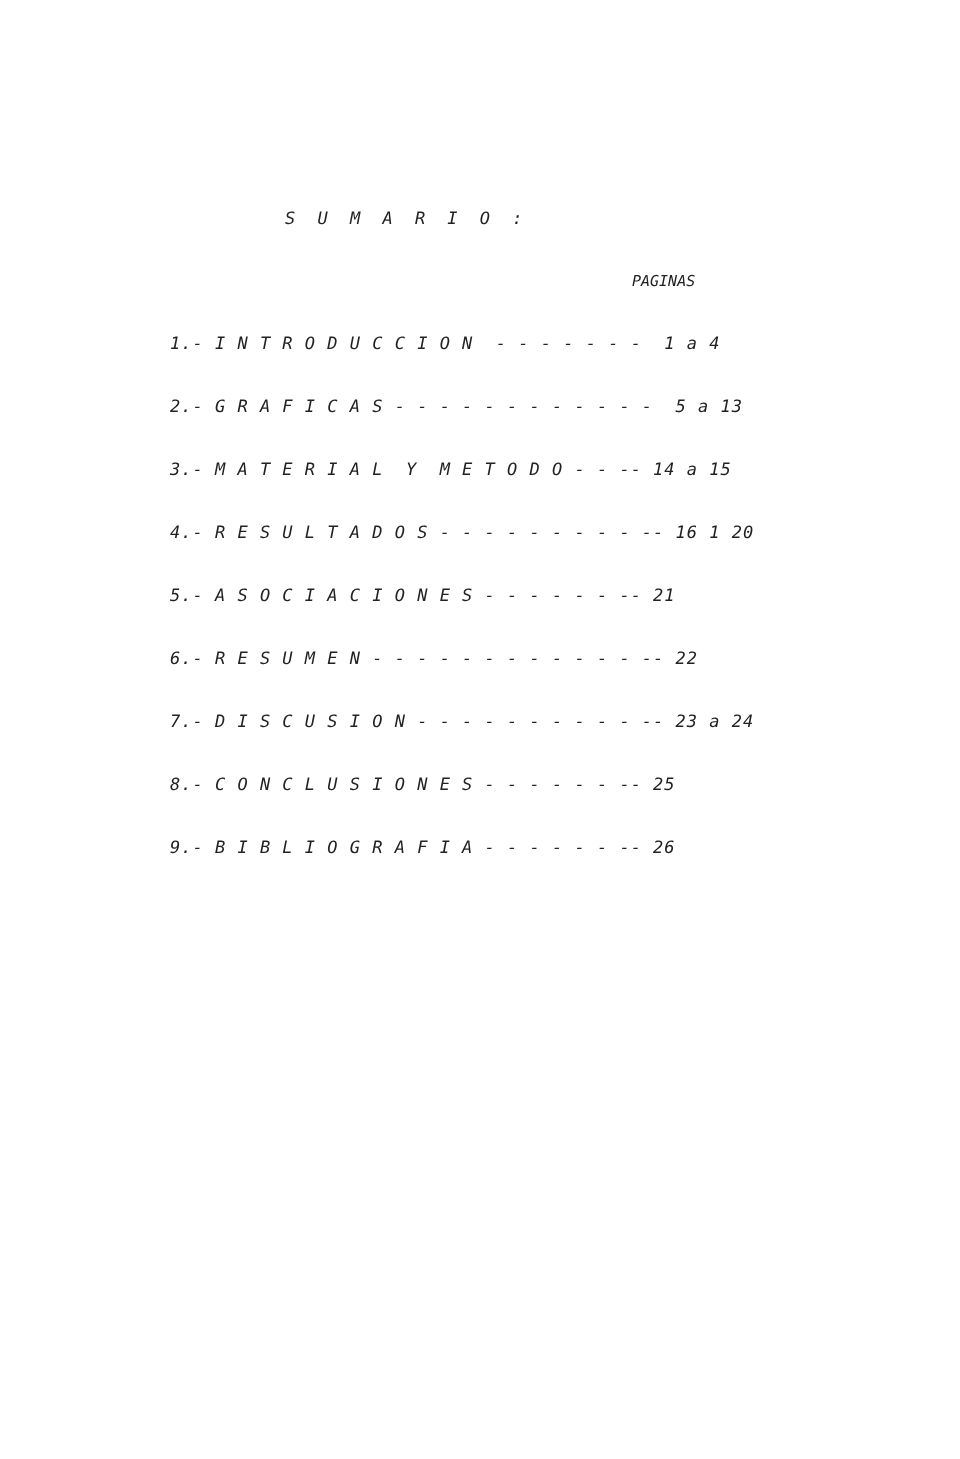S U M A R I O :
PAGINAS
1.- I N T R O D U C C I O N - - - - - - - 1 a 4
2.- G R A F I C A S - - - - - - - - - - - - 5 a 13
3.- M A T E R I A L Y M E T O D O - - -- 14 a 15
4.- R E S U L T A D O S - - - - - - - - - -- 16 1 20
5.- A S O C I A C I O N E S - - - - - - -- 21
6.- R E S U M E N - - - - - - - - - - - - -- 22
7.- D I S C U S I O N - - - - - - - - - - -- 23 a 24
8.- C O N C L U S I O N E S - - - - - - -- 25
9.- B I B L I O G R A F I A - - - - - - -- 26